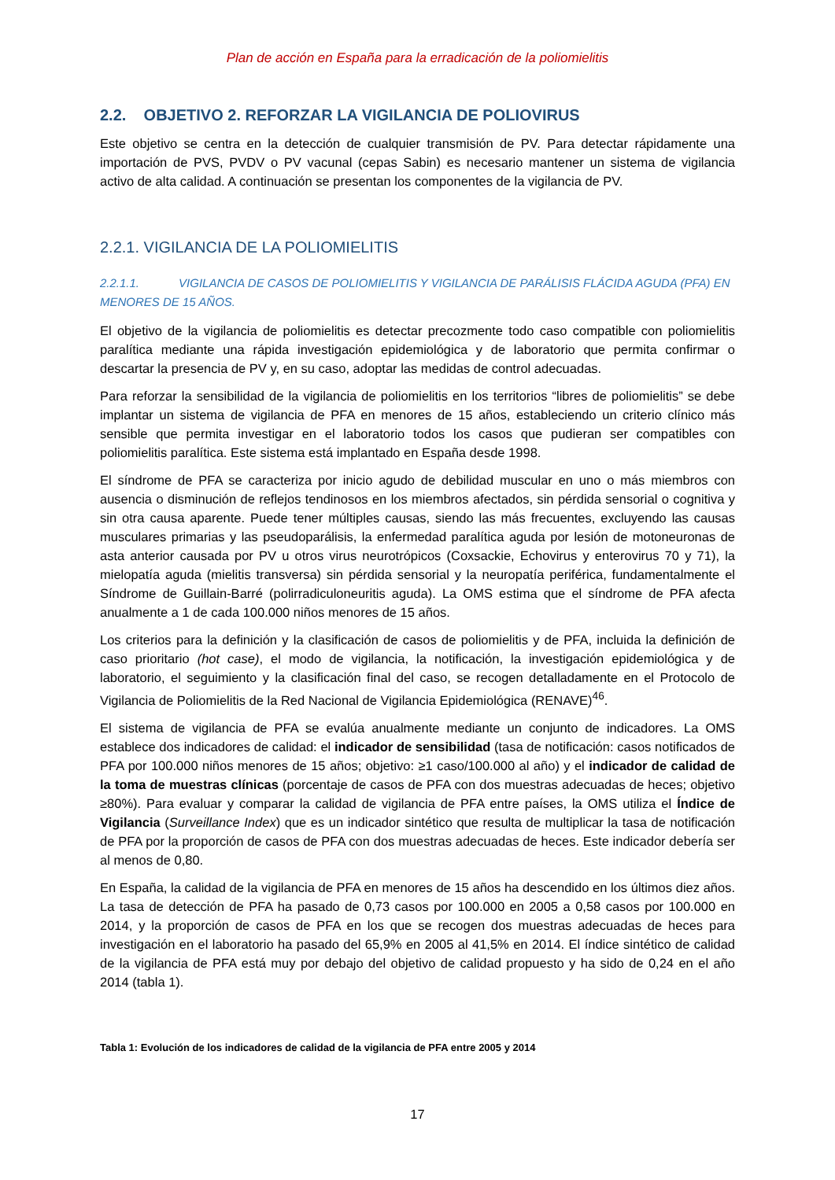Plan de acción en España para la erradicación de la poliomielitis
2.2. OBJETIVO 2. REFORZAR LA VIGILANCIA DE POLIOVIRUS
Este objetivo se centra en la detección de cualquier transmisión de PV. Para detectar rápidamente una importación de PVS, PVDV o PV vacunal (cepas Sabin) es necesario mantener un sistema de vigilancia activo de alta calidad. A continuación se presentan los componentes de la vigilancia de PV.
2.2.1. VIGILANCIA DE LA POLIOMIELITIS
2.2.1.1. VIGILANCIA DE CASOS DE POLIOMIELITIS Y VIGILANCIA DE PARÁLISIS FLÁCIDA AGUDA (PFA) EN MENORES DE 15 AÑOS.
El objetivo de la vigilancia de poliomielitis es detectar precozmente todo caso compatible con poliomielitis paralítica mediante una rápida investigación epidemiológica y de laboratorio que permita confirmar o descartar la presencia de PV y, en su caso, adoptar las medidas de control adecuadas.
Para reforzar la sensibilidad de la vigilancia de poliomielitis en los territorios “libres de poliomielitis” se debe implantar un sistema de vigilancia de PFA en menores de 15 años, estableciendo un criterio clínico más sensible que permita investigar en el laboratorio todos los casos que pudieran ser compatibles con poliomielitis paralítica. Este sistema está implantado en España desde 1998.
El síndrome de PFA se caracteriza por inicio agudo de debilidad muscular en uno o más miembros con ausencia o disminución de reflejos tendinosos en los miembros afectados, sin pérdida sensorial o cognitiva y sin otra causa aparente. Puede tener múltiples causas, siendo las más frecuentes, excluyendo las causas musculares primarias y las pseudoparálisis, la enfermedad paralítica aguda por lesión de motoneuronas de asta anterior causada por PV u otros virus neurotrópicos (Coxsackie, Echovirus y enterovirus 70 y 71), la mielopatía aguda (mielitis transversa) sin pérdida sensorial y la neuropatía periférica, fundamentalmente el Síndrome de Guillain-Barré (polirradiculoneuritis aguda). La OMS estima que el síndrome de PFA afecta anualmente a 1 de cada 100.000 niños menores de 15 años.
Los criterios para la definición y la clasificación de casos de poliomielitis y de PFA, incluida la definición de caso prioritario (hot case), el modo de vigilancia, la notificación, la investigación epidemiológica y de laboratorio, el seguimiento y la clasificación final del caso, se recogen detalladamente en el Protocolo de Vigilancia de Poliomielitis de la Red Nacional de Vigilancia Epidemiológica (RENAVE)<sup>46</sup>.
El sistema de vigilancia de PFA se evalúa anualmente mediante un conjunto de indicadores. La OMS establece dos indicadores de calidad: el indicador de sensibilidad (tasa de notificación: casos notificados de PFA por 100.000 niños menores de 15 años; objetivo: ≥1 caso/100.000 al año) y el indicador de calidad de la toma de muestras clínicas (porcentaje de casos de PFA con dos muestras adecuadas de heces; objetivo ≥80%). Para evaluar y comparar la calidad de vigilancia de PFA entre países, la OMS utiliza el Índice de Vigilancia (Surveillance Index) que es un indicador sintético que resulta de multiplicar la tasa de notificación de PFA por la proporción de casos de PFA con dos muestras adecuadas de heces. Este indicador debería ser al menos de 0,80.
En España, la calidad de la vigilancia de PFA en menores de 15 años ha descendido en los últimos diez años. La tasa de detección de PFA ha pasado de 0,73 casos por 100.000 en 2005 a 0,58 casos por 100.000 en 2014, y la proporción de casos de PFA en los que se recogen dos muestras adecuadas de heces para investigación en el laboratorio ha pasado del 65,9% en 2005 al 41,5% en 2014. El índice sintético de calidad de la vigilancia de PFA está muy por debajo del objetivo de calidad propuesto y ha sido de 0,24 en el año 2014 (tabla 1).
Tabla 1: Evolución de los indicadores de calidad de la vigilancia de PFA entre 2005 y 2014
17